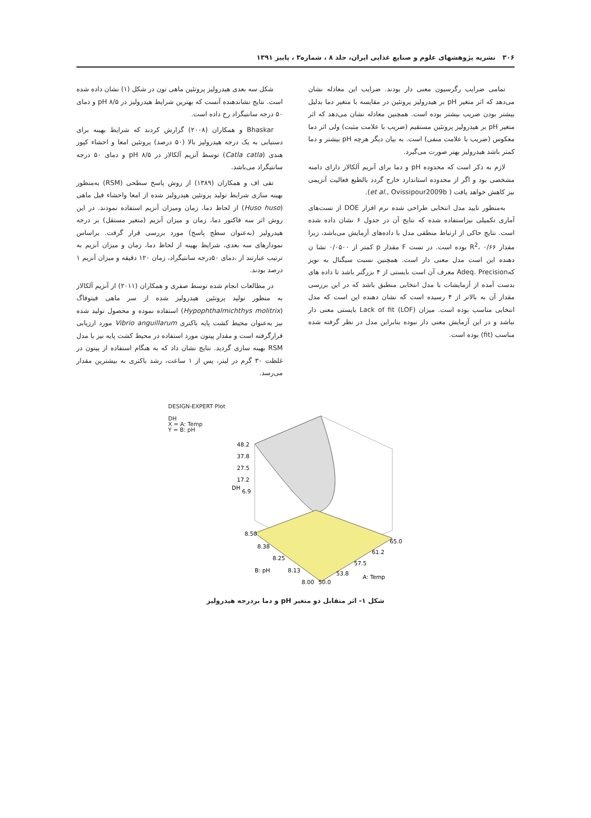۳۰۶ نشریه پژوهشهای علوم و صنایع غذایی ایران، جلد ۸ ، شماره۳ ، پاییز ۱۳۹۱
تمامی ضرایب رگرسیون معنی دار بودند. ضرایب این معادله نشان می‌دهد که اثر متغیر pH بر هیدرولیز پروتئین در مقایسه با متغیر دما بدلیل بیشتر بودن ضریب بیشتر بوده است. همچنین معادله نشان می‌دهد که اثر متغیر pH بر هیدرولیز پروتئین مستقیم (ضریب با علامت مثبت) ولی اثر دما معکوس (ضریب با علامت منفی) است. به بیان دیگر هرچه pH بیشتر و دما کمتر باشد هیدرولیز بهتر صورت می‌گیرد.
لازم به ذکر است که محدوده pH و دما برای آنزیم آلکالاز دارای دامنه مشخصی بود و اگر از محدوده استاندارد خارج گردد بالطبع فعالیت آنزیمی نیز کاهش خواهد یافت ( et al., Ovissipour2009b).
به‌منظور تایید مدل انتخابی طراحی شده نرم افزار DOE از تست‌های آماری تکمیلی نیزاستفاده شده که نتایج آن در جدول ۶ نشان داده شده است. نتایج حاکی از ارتباط منطقی مدل با داده‌های آزمایش می‌باشد، زیرا مقدار R<sup>2</sup>، ۰/۶۶ بوده است. در تست F مقدار p کمتر از ۰/۰۵۰۰ نشا ن دهنده این است مدل معنی دار است. همچنین نسبت سیگنال به نویز کهAdeq. Precision معرف آن است بایستی از ۴ بزرگتر باشد تا داده های بدست آمده از آزمایشات با مدل انتخابی منطبق باشد که در این بررسی مقدار آن به بالاتر از ۴ رسیده است که نشان دهنده این است که مدل انتخابی مناسب بوده است. میزان Lack of fit (LOF) بایستی معنی دار نباشد و در این آزمایش معنی دار نبوده بنابراین مدل در نظر گرفته شده مناسب (fit) بوده است.
شکل سه بعدی هیدرولیز پروتئین ماهی تون در شکل (۱) نشان داده شده است. نتایج نشاندهنده آنست که بهترین شرایط هیدرولیز در pH ۸/۵ و دمای ۵۰ درجه سانتیگراد رخ داده است.
Bhaskar و همکاران (۲۰۰۸) گزارش کردند که شرایط بهینه برای دستیابی به یک درجه هیدرولیز بالا (۵۰ درصد) پروتئین امعا و احشاء کپور هندی (Catla catla) توسط آنزیم آلکالاز در pH ۸/۵ و دمای ۵۰ درجه سانتیگراد می‌باشد.
تقی اف و همکاران (۱۳۸۹) از روش پاسخ سطحی (RSM) به‌منظور بهینه سازی شرایط تولید پروتئین هیدرولیز شده از امعا واحشاء فیل ماهی (Huso huso) از لحاظ دما، زمان ومیزان آنزیم استفاده نمودند. در این روش اثر سه فاکتور دما، زمان و میزان آنزیم (متغیر مستقل) بر درجه هیدرولیز (به‌عنوان سطح پاسخ) مورد بررسی قرار گرفت. براساس نمودارهای سه بعدی، شرایط بهینه از لحاظ دما، زمان و میزان آنزیم به ترتیب عبارتند از ،دمای ۵۰درجه سانتیگراد، زمان ۱۲۰ دقیقه و میزان آنزیم ۱ درصد بودند.
در مطالعات انجام شده توسط صفری و همکاران (۲۰۱۱) از آنزیم آلکالاز به منظور تولید پروتئین هیدرولیز شده از سر ماهی فیتوفاگ (Hypophthalmichthys molitrix) استفاده نموده و محصول تولید شده نیز به‌عنوان محیط کشت پایه باکتری Vibrio anguillarum مورد ارزیابی قرارگرفته است و مقدار پپتون مورد استفاده در محیط کشت پایه نیز با مدل RSM بهینه سازی گردید. نتایج نشان داد که به هنگام استفاده از پپتون در غلظت ۳۰ گرم در لیتر، پس از ۱ ساعت، رشد باکتری به بیشترین مقدار می‌رسد.
DESIGN-EXPERT Plot
DH
X = A: Temp
Y = B: pH
48.2
37.8
27.5
17.2
6.9
8.50
8.38
8.25
8.13
8.00
50.0
53.8
57.5
61.2
65.0
B: pH
A: Temp
DH
شکل ۱- اثر متقابل دو متغیر pH و دما بردرجه هیدرولیز